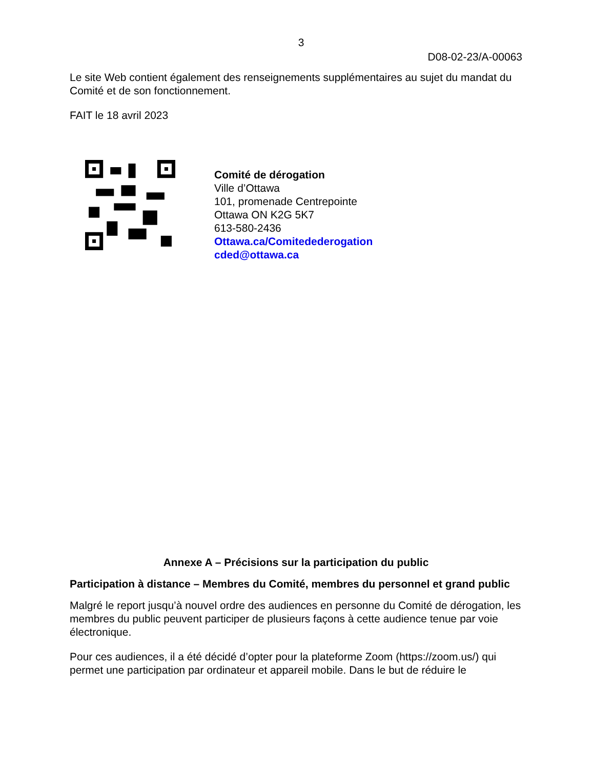3
D08-02-23/A-00063
Le site Web contient également des renseignements supplémentaires au sujet du mandat du Comité et de son fonctionnement.
FAIT le 18 avril 2023
Comité de dérogation
Ville d’Ottawa
101, promenade Centrepointe
Ottawa ON K2G 5K7
613-580-2436
Ottawa.ca/Comitedederogation
cded@ottawa.ca
Annexe A – Précisions sur la participation du public
Participation à distance – Membres du Comité, membres du personnel et grand public
Malgré le report jusqu’à nouvel ordre des audiences en personne du Comité de dérogation, les membres du public peuvent participer de plusieurs façons à cette audience tenue par voie électronique.
Pour ces audiences, il a été décidé d’opter pour la plateforme Zoom (https://zoom.us/) qui permet une participation par ordinateur et appareil mobile. Dans le but de réduire le